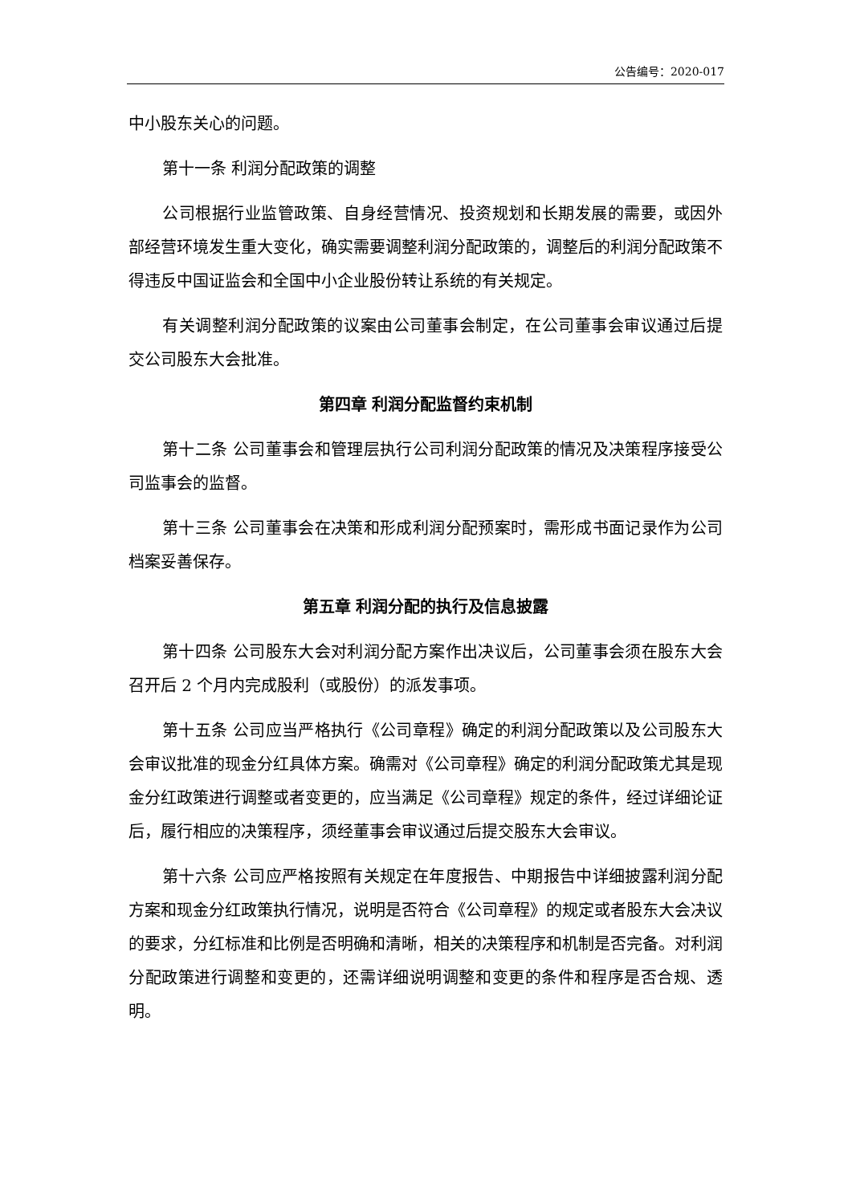公告编号：2020-017
中小股东关心的问题。
第十一条 利润分配政策的调整
公司根据行业监管政策、自身经营情况、投资规划和长期发展的需要，或因外部经营环境发生重大变化，确实需要调整利润分配政策的，调整后的利润分配政策不得违反中国证监会和全国中小企业股份转让系统的有关规定。
有关调整利润分配政策的议案由公司董事会制定，在公司董事会审议通过后提交公司股东大会批准。
第四章 利润分配监督约束机制
第十二条 公司董事会和管理层执行公司利润分配政策的情况及决策程序接受公司监事会的监督。
第十三条 公司董事会在决策和形成利润分配预案时，需形成书面记录作为公司档案妥善保存。
第五章 利润分配的执行及信息披露
第十四条 公司股东大会对利润分配方案作出决议后，公司董事会须在股东大会召开后 2 个月内完成股利（或股份）的派发事项。
第十五条 公司应当严格执行《公司章程》确定的利润分配政策以及公司股东大会审议批准的现金分红具体方案。确需对《公司章程》确定的利润分配政策尤其是现金分红政策进行调整或者变更的，应当满足《公司章程》规定的条件，经过详细论证后，履行相应的决策程序，须经董事会审议通过后提交股东大会审议。
第十六条 公司应严格按照有关规定在年度报告、中期报告中详细披露利润分配方案和现金分红政策执行情况，说明是否符合《公司章程》的规定或者股东大会决议的要求，分红标准和比例是否明确和清晰，相关的决策程序和机制是否完备。对利润分配政策进行调整和变更的，还需详细说明调整和变更的条件和程序是否合规、透明。